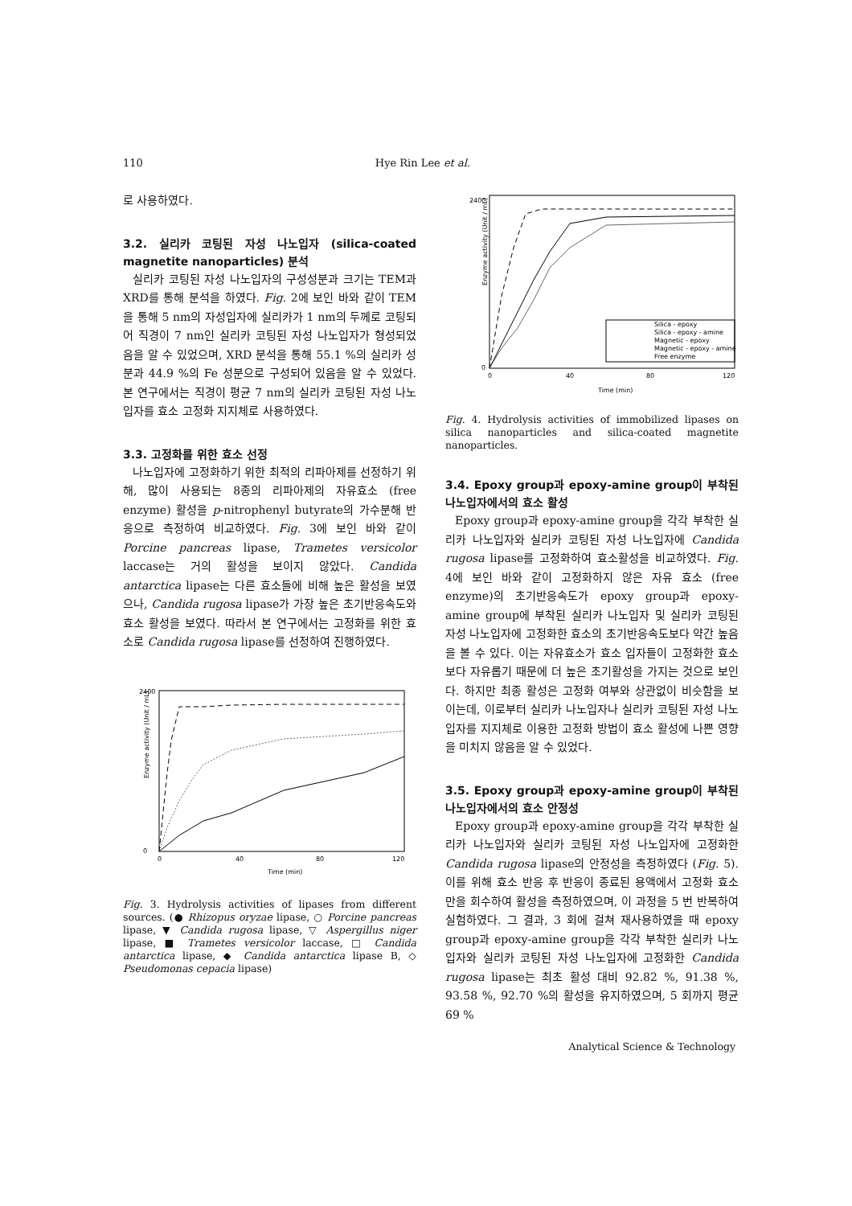110 Hye Rin Lee et al.
로 사용하였다.
3.2. 실리카 코팅된 자성 나노입자 (silica-coated magnetite nanoparticles) 분석
실리카 코팅된 자성 나노입자의 구성성분과 크기는 TEM과 XRD를 통해 분석을 하였다. Fig. 2에 보인 바와 같이 TEM을 통해 5 nm의 자성입자에 실리카가 1 nm의 두께로 코팅되어 직경이 7 nm인 실리카 코팅된 자성 나노입자가 형성되었음을 알 수 있었으며, XRD 분석을 통해 55.1 %의 실리카 성분과 44.9 %의 Fe 성분으로 구성되어 있음을 알 수 있었다. 본 연구에서는 직경이 평균 7 nm의 실리카 코팅된 자성 나노입자를 효소 고정화 지지체로 사용하였다.
3.3. 고정화를 위한 효소 선정
나노입자에 고정화하기 위한 최적의 리파아제를 선정하기 위해, 많이 사용되는 8종의 리파아제의 자유효소 (free enzyme) 활성을 p-nitrophenyl butyrate의 가수분해 반응으로 측정하여 비교하였다. Fig. 3에 보인 바와 같이 Porcine pancreas lipase, Trametes versicolor laccase는 거의 활성을 보이지 않았다. Candida antarctica lipase는 다른 효소들에 비해 높은 활성을 보였으나, Candida rugosa lipase가 가장 높은 초기반응속도와 효소 활성을 보였다. 따라서 본 연구에서는 고정화를 위한 효소로 Candida rugosa lipase를 선정하여 진행하였다.
Enzyme activity (Unit / mL)
0
2400
0
40
80
120
Time (min)
Fig. 3. Hydrolysis activities of lipases from different sources. (● Rhizopus oryzae lipase, ○ Porcine pancreas lipase, ▼ Candida rugosa lipase, ▽ Aspergillus niger lipase, ■ Trametes versicolor laccase, □ Candida antarctica lipase, ◆ Candida antarctica lipase B, ◇ Pseudomonas cepacia lipase)
Enzyme activity (Unit / mL)
2400
0
0
40
80
120
Time (min)
Silica - epoxy
Silica - epoxy - amine
Magnetic - epoxy
Magnetic - epoxy - amine
Free enzyme
Fig. 4. Hydrolysis activities of immobilized lipases on silica nanoparticles and silica-coated magnetite nanoparticles.
3.4. Epoxy group과 epoxy-amine group이 부착된 나노입자에서의 효소 활성
Epoxy group과 epoxy-amine group을 각각 부착한 실리카 나노입자와 실리카 코팅된 자성 나노입자에 Candida rugosa lipase를 고정화하여 효소활성을 비교하였다. Fig. 4에 보인 바와 같이 고정화하지 않은 자유 효소 (free enzyme)의 초기반응속도가 epoxy group과 epoxy-amine group에 부착된 실리카 나노입자 및 실리카 코팅된 자성 나노입자에 고정화한 효소의 초기반응속도보다 약간 높음을 볼 수 있다. 이는 자유효소가 효소 입자들이 고정화한 효소보다 자유롭기 때문에 더 높은 초기활성을 가지는 것으로 보인다. 하지만 최종 활성은 고정화 여부와 상관없이 비슷함을 보이는데, 이로부터 실리카 나노입자나 실리카 코팅된 자성 나노입자를 지지체로 이용한 고정화 방법이 효소 활성에 나쁜 영향을 미치지 않음을 알 수 있었다.
3.5. Epoxy group과 epoxy-amine group이 부착된 나노입자에서의 효소 안정성
Epoxy group과 epoxy-amine group을 각각 부착한 실리카 나노입자와 실리카 코팅된 자성 나노입자에 고정화한 Candida rugosa lipase의 안정성을 측정하였다 (Fig. 5). 이를 위해 효소 반응 후 반응이 종료된 용액에서 고정화 효소만을 회수하여 활성을 측정하였으며, 이 과정을 5 번 반복하여 실험하였다. 그 결과, 3 회에 걸쳐 재사용하였을 때 epoxy group과 epoxy-amine group을 각각 부착한 실리카 나노입자와 실리카 코팅된 자성 나노입자에 고정화한 Candida rugosa lipase는 최초 활성 대비 92.82 %, 91.38 %, 93.58 %, 92.70 %의 활성을 유지하였으며, 5 회까지 평균 69 %
Analytical Science & Technology